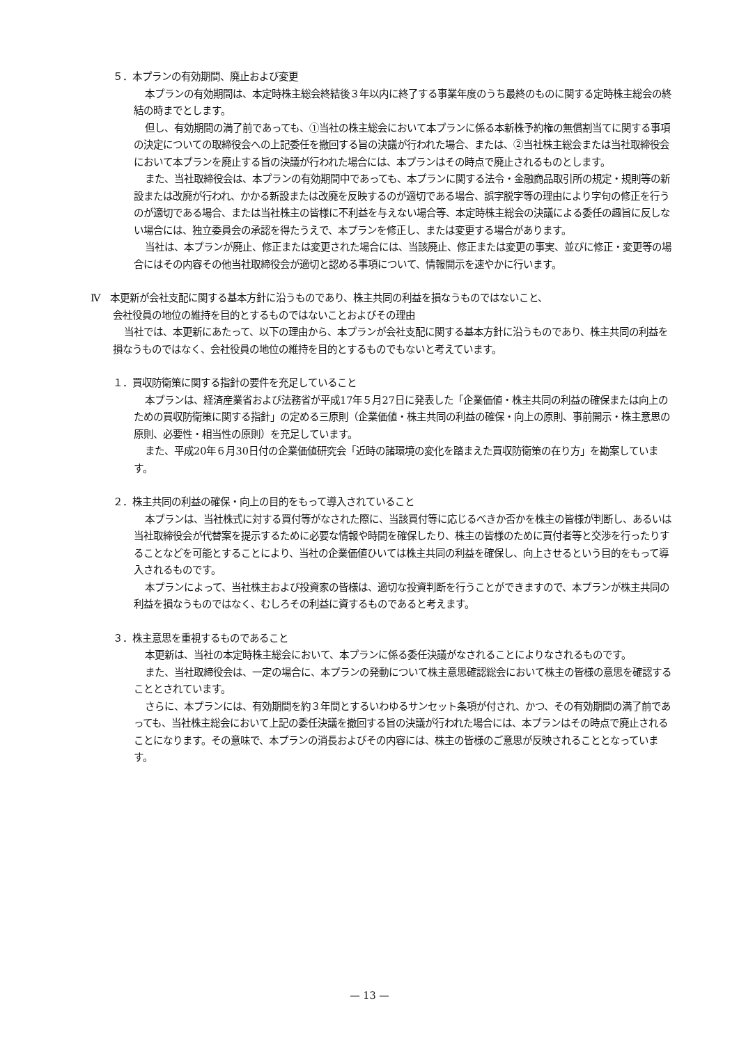５．本プランの有効期間、廃止および変更
本プランの有効期間は、本定時株主総会終結後３年以内に終了する事業年度のうち最終のものに関する定時株主総会の終結の時までとします。
但し、有効期間の満了前であっても、①当社の株主総会において本プランに係る本新株予約権の無償割当てに関する事項の決定についての取締役会への上記委任を撤回する旨の決議が行われた場合、または、②当社株主総会または当社取締役会において本プランを廃止する旨の決議が行われた場合には、本プランはその時点で廃止されるものとします。
また、当社取締役会は、本プランの有効期間中であっても、本プランに関する法令・金融商品取引所の規定・規則等の新設または改廃が行われ、かかる新設または改廃を反映するのが適切である場合、誤字脱字等の理由により字句の修正を行うのが適切である場合、または当社株主の皆様に不利益を与えない場合等、本定時株主総会の決議による委任の趣旨に反しない場合には、独立委員会の承認を得たうえで、本プランを修正し、または変更する場合があります。
当社は、本プランが廃止、修正または変更された場合には、当該廃止、修正または変更の事実、並びに修正・変更等の場合にはその内容その他当社取締役会が適切と認める事項について、情報開示を速やかに行います。
Ⅳ　本更新が会社支配に関する基本方針に沿うものであり、株主共同の利益を損なうものではないこと、
会社役員の地位の維持を目的とするものではないことおよびその理由
当社では、本更新にあたって、以下の理由から、本プランが会社支配に関する基本方針に沿うものであり、株主共同の利益を損なうものではなく、会社役員の地位の維持を目的とするものでもないと考えています。
１．買収防衛策に関する指針の要件を充足していること
本プランは、経済産業省および法務省が平成17年５月27日に発表した「企業価値・株主共同の利益の確保または向上のための買収防衛策に関する指針」の定める三原則（企業価値・株主共同の利益の確保・向上の原則、事前開示・株主意思の原則、必要性・相当性の原則）を充足しています。
また、平成20年６月30日付の企業価値研究会「近時の諸環境の変化を踏まえた買収防衛策の在り方」を勘案しています。
２．株主共同の利益の確保・向上の目的をもって導入されていること
本プランは、当社株式に対する買付等がなされた際に、当該買付等に応じるべきか否かを株主の皆様が判断し、あるいは当社取締役会が代替案を提示するために必要な情報や時間を確保したり、株主の皆様のために買付者等と交渉を行ったりすることなどを可能とすることにより、当社の企業価値ひいては株主共同の利益を確保し、向上させるという目的をもって導入されるものです。
本プランによって、当社株主および投資家の皆様は、適切な投資判断を行うことができますので、本プランが株主共同の利益を損なうものではなく、むしろその利益に資するものであると考えます。
３．株主意思を重視するものであること
本更新は、当社の本定時株主総会において、本プランに係る委任決議がなされることによりなされるものです。
また、当社取締役会は、一定の場合に、本プランの発動について株主意思確認総会において株主の皆様の意思を確認することとされています。
さらに、本プランには、有効期間を約３年間とするいわゆるサンセット条項が付され、かつ、その有効期間の満了前であっても、当社株主総会において上記の委任決議を撤回する旨の決議が行われた場合には、本プランはその時点で廃止されることになります。その意味で、本プランの消長およびその内容には、株主の皆様のご意思が反映されることとなっています。
— 13 —